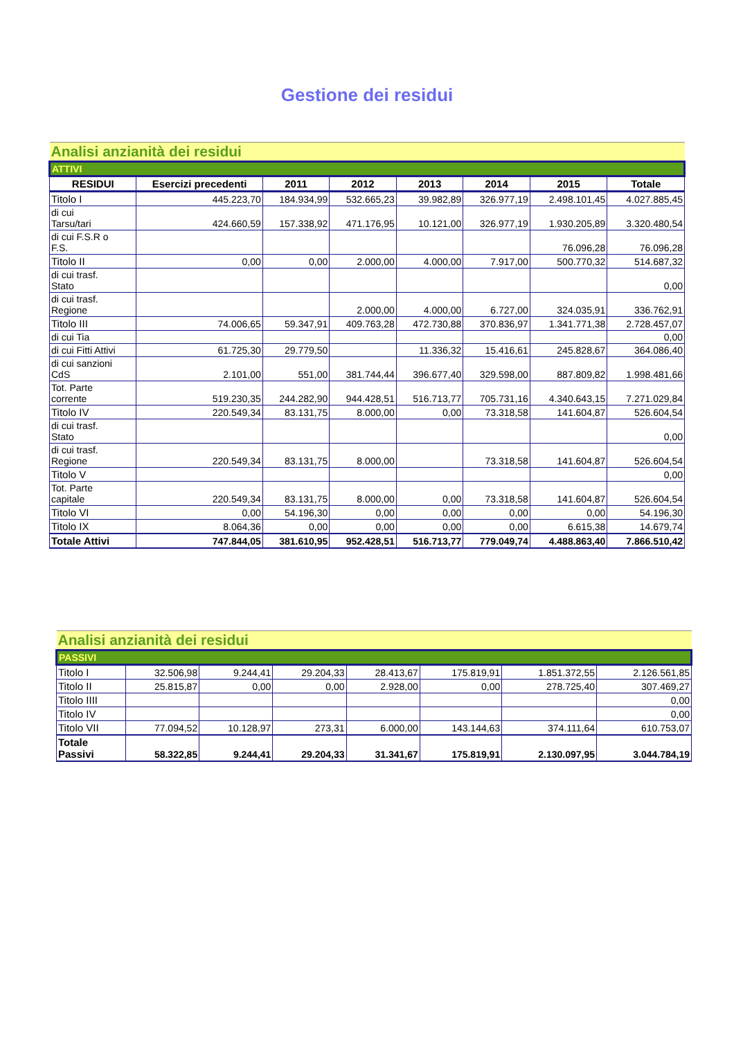Gestione dei residui
| Analisi anzianità dei residui | | | | | | | |
| ATTIVI | | | | | | | |
| RESIDUI | Esercizi precedenti | 2011 | 2012 | 2013 | 2014 | 2015 | Totale |
| Titolo I | 445.223,70 | 184.934,99 | 532.665,23 | 39.982,89 | 326.977,19 | 2.498.101,45 | 4.027.885,45 |
| di cui Tarsu/tari | 424.660,59 | 157.338,92 | 471.176,95 | 10.121,00 | 326.977,19 | 1.930.205,89 | 3.320.480,54 |
| di cui F.S.R o F.S. | | | | | | 76.096,28 | 76.096,28 |
| Titolo II | 0,00 | 0,00 | 2.000,00 | 4.000,00 | 7.917,00 | 500.770,32 | 514.687,32 |
| di cui trasf. Stato | | | | | | | 0,00 |
| di cui trasf. Regione | | | 2.000,00 | 4.000,00 | 6.727,00 | 324.035,91 | 336.762,91 |
| Titolo III | 74.006,65 | 59.347,91 | 409.763,28 | 472.730,88 | 370.836,97 | 1.341.771,38 | 2.728.457,07 |
| di cui Tia | | | | | | | 0,00 |
| di cui Fitti Attivi | 61.725,30 | 29.779,50 | | 11.336,32 | 15.416,61 | 245.828,67 | 364.086,40 |
| di cui sanzioni CdS | 2.101,00 | 551,00 | 381.744,44 | 396.677,40 | 329.598,00 | 887.809,82 | 1.998.481,66 |
| Tot. Parte corrente | 519.230,35 | 244.282,90 | 944.428,51 | 516.713,77 | 705.731,16 | 4.340.643,15 | 7.271.029,84 |
| Titolo IV | 220.549,34 | 83.131,75 | 8.000,00 | 0,00 | 73.318,58 | 141.604,87 | 526.604,54 |
| di cui trasf. Stato | | | | | | | 0,00 |
| di cui trasf. Regione | 220.549,34 | 83.131,75 | 8.000,00 | | 73.318,58 | 141.604,87 | 526.604,54 |
| Titolo V | | | | | | | 0,00 |
| Tot. Parte capitale | 220.549,34 | 83.131,75 | 8.000,00 | 0,00 | 73.318,58 | 141.604,87 | 526.604,54 |
| Titolo VI | 0,00 | 54.196,30 | 0,00 | 0,00 | 0,00 | 0,00 | 54.196,30 |
| Titolo IX | 8.064,36 | 0,00 | 0,00 | 0,00 | 0,00 | 6.615,38 | 14.679,74 |
| Totale Attivi | 747.844,05 | 381.610,95 | 952.428,51 | 516.713,77 | 779.049,74 | 4.488.863,40 | 7.866.510,42 |
| Analisi anzianità dei residui | | | | | | | |
| PASSIVI | | | | | | | |
| Titolo I | 32.506,98 | 9.244,41 | 29.204,33 | 28.413,67 | 175.819,91 | 1.851.372,55 | 2.126.561,85 |
| Titolo II | 25.815,87 | 0,00 | 0,00 | 2.928,00 | 0,00 | 278.725,40 | 307.469,27 |
| Titolo IIII | | | | | | | 0,00 |
| Titolo IV | | | | | | | 0,00 |
| Titolo VII | 77.094,52 | 10.128,97 | 273,31 | 6.000,00 | 143.144,63 | 374.111,64 | 610.753,07 |
| Totale Passivi | 58.322,85 | 9.244,41 | 29.204,33 | 31.341,67 | 175.819,91 | 2.130.097,95 | 3.044.784,19 |